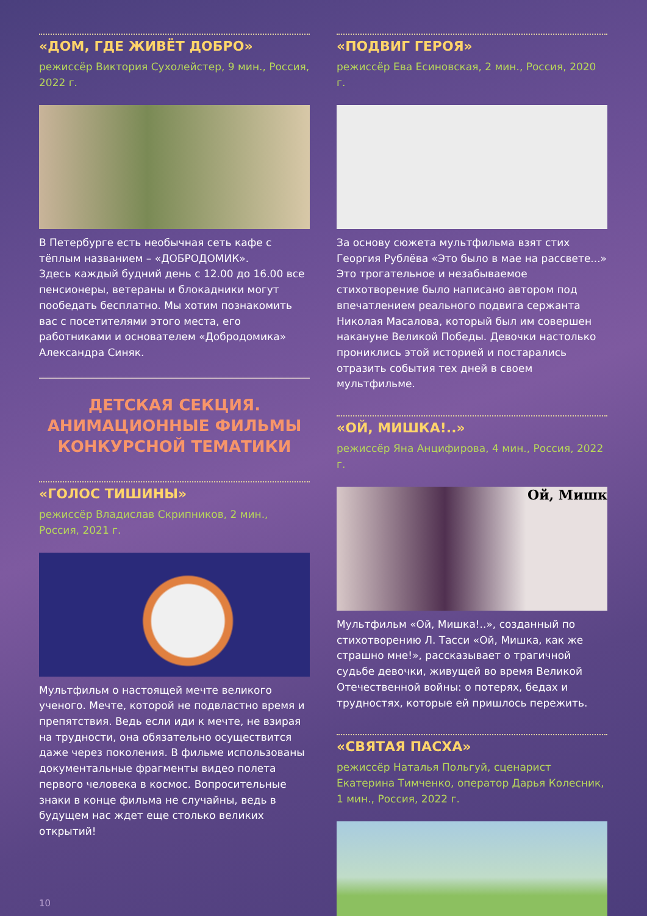«ДОМ, ГДЕ ЖИВЁТ ДОБРО»
режиссёр Виктория Сухолейстер, 9 мин., Россия, 2022 г.
В Петербурге есть необычная сеть кафе с тёплым названием – «ДОБРОДОМИК».
Здесь каждый будний день с 12.00 до 16.00 все пенсионеры, ветераны и блокадники могут пообедать бесплатно. Мы хотим познакомить вас с посетителями этого места, его работниками и основателем «Добродомика» Александра Синяк.
ДЕТСКАЯ СЕКЦИЯ.
АНИМАЦИОННЫЕ ФИЛЬМЫ
КОНКУРСНОЙ ТЕМАТИКИ
«ГОЛОС ТИШИНЫ»
режиссёр Владислав Скрипников, 2 мин., Россия, 2021 г.
Мультфильм о настоящей мечте великого ученого. Мечте, которой не подвластно время и препятствия. Ведь если иди к мечте, не взирая на трудности, она обязательно осуществится даже через поколения. В фильме использованы документальные фрагменты видео полета первого человека в космос. Вопросительные знаки в конце фильма не случайны, ведь в будущем нас ждет еще столько великих открытий!
«ПОДВИГ ГЕРОЯ»
режиссёр Ева Есиновская, 2 мин., Россия, 2020 г.
За основу сюжета мультфильма взят стих Георгия Рублёва «Это было в мае на рассвете...» Это трогательное и незабываемое стихотворение было написано автором под впечатлением реального подвига сержанта Николая Масалова, который был им совершен накануне Великой Победы. Девочки настолько прониклись этой историей и постарались отразить события тех дней в своем мультфильме.
«ОЙ, МИШКА!..»
режиссёр Яна Анцифирова, 4 мин., Россия, 2022 г.
Ой, Мишк
Мультфильм «Ой, Мишка!..», созданный по стихотворению Л. Тасси «Ой, Мишка, как же страшно мне!», рассказывает о трагичной судьбе девочки, живущей во время Великой Отечественной войны: о потерях, бедах и трудностях, которые ей пришлось пережить.
«СВЯТАЯ ПАСХА»
режиссёр Наталья Польгуй, сценарист Екатерина Тимченко, оператор Дарья Колесник, 1 мин., Россия, 2022 г.
10